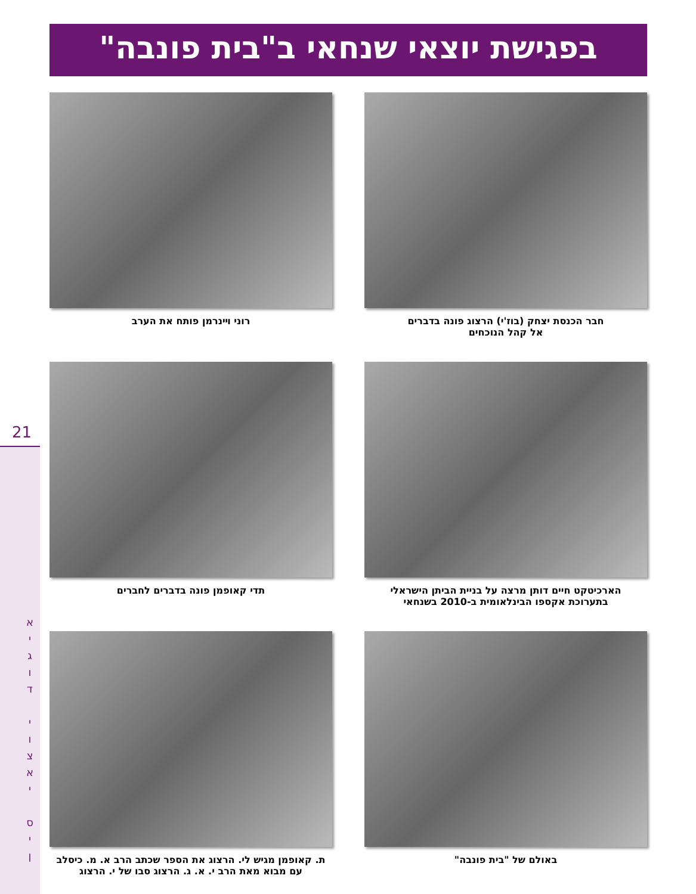בפגישת יוצאי שנחאי ב"בית פונבה"
21
א
י
ג
ו
ד
י
ו
צ
א
י
ס
י
ן
חבר הכנסת יצחק (בוז'י) הרצוג פונה בדברים
אל קהל הנוכחים
רוני וײנרמן פותח את הערב
הארכיטקט חיים דותן מרצה על בניית הביתן הישראלי
בתערוכת אקספו הבינלאומית ב-2010 בשנחאי
תדי קאופמן פונה בדברים לחברים
באולם של "בית פונבה"
ת. קאופמן מגיש לי. הרצוג את הספר שכתב הרב א. מ. כיסלב
עם מבוא מאת הרב י. א. ג. הרצוג סבו של י. הרצוג